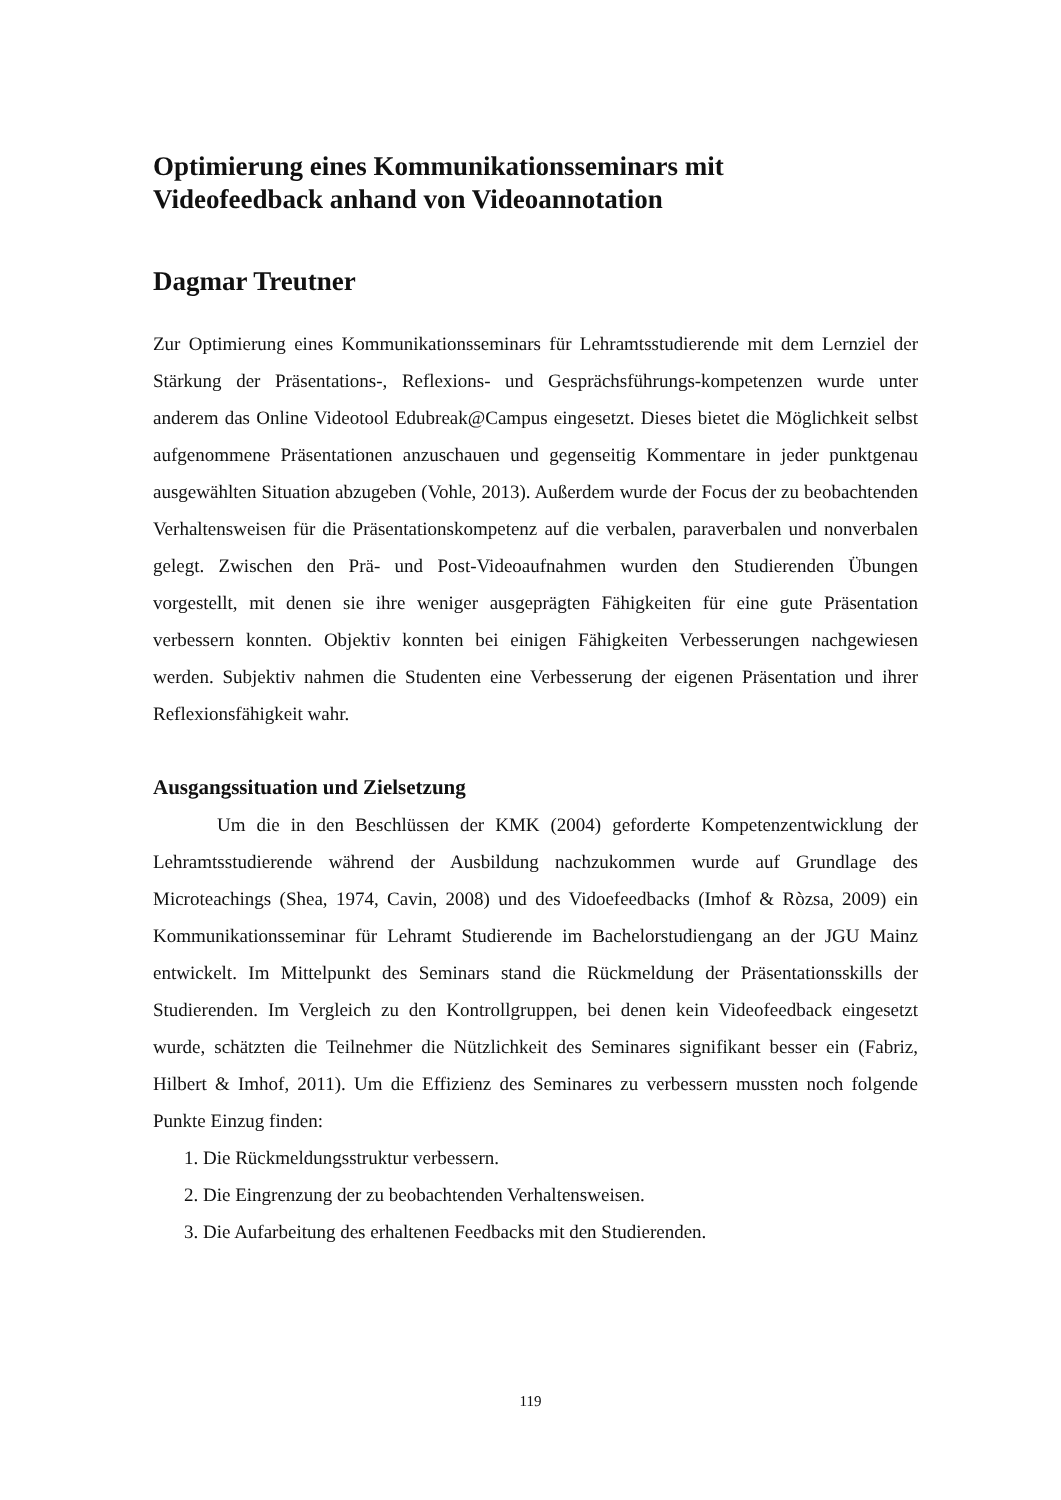Optimierung eines Kommunikationsseminars mit
Videofeedback anhand von Videoannotation
Dagmar Treutner
Zur Optimierung eines Kommunikationsseminars für Lehramtsstudierende mit dem Lernziel der Stärkung der Präsentations-, Reflexions- und Gesprächsführungs-kompetenzen wurde unter anderem das Online Videotool Edubreak@Campus eingesetzt. Dieses bietet die Möglichkeit selbst aufgenommene Präsentationen anzuschauen und gegenseitig Kommentare in jeder punktgenau ausgewählten Situation abzugeben (Vohle, 2013). Außerdem wurde der Focus der zu beobachtenden Verhaltensweisen für die Präsentationskompetenz auf die verbalen, paraverbalen und nonverbalen gelegt. Zwischen den Prä- und Post-Videoaufnahmen wurden den Studierenden Übungen vorgestellt, mit denen sie ihre weniger ausgeprägten Fähigkeiten für eine gute Präsentation verbessern konnten. Objektiv konnten bei einigen Fähigkeiten Verbesserungen nachgewiesen werden. Subjektiv nahmen die Studenten eine Verbesserung der eigenen Präsentation und ihrer Reflexionsfähigkeit wahr.
Ausgangssituation und Zielsetzung
Um die in den Beschlüssen der KMK (2004) geforderte Kompetenzentwicklung der Lehramtsstudierende während der Ausbildung nachzukommen wurde auf Grundlage des Microteachings (Shea, 1974, Cavin, 2008) und des Vidoefeedbacks (Imhof & Ròzsa, 2009) ein Kommunikationsseminar für Lehramt Studierende im Bachelorstudiengang an der JGU Mainz entwickelt. Im Mittelpunkt des Seminars stand die Rückmeldung der Präsentationsskills der Studierenden. Im Vergleich zu den Kontrollgruppen, bei denen kein Videofeedback eingesetzt wurde, schätzten die Teilnehmer die Nützlichkeit des Seminares signifikant besser ein (Fabriz, Hilbert & Imhof, 2011). Um die Effizienz des Seminares zu verbessern mussten noch folgende Punkte Einzug finden:
1. Die Rückmeldungsstruktur verbessern.
2. Die Eingrenzung der zu beobachtenden Verhaltensweisen.
3. Die Aufarbeitung des erhaltenen Feedbacks mit den Studierenden.
119